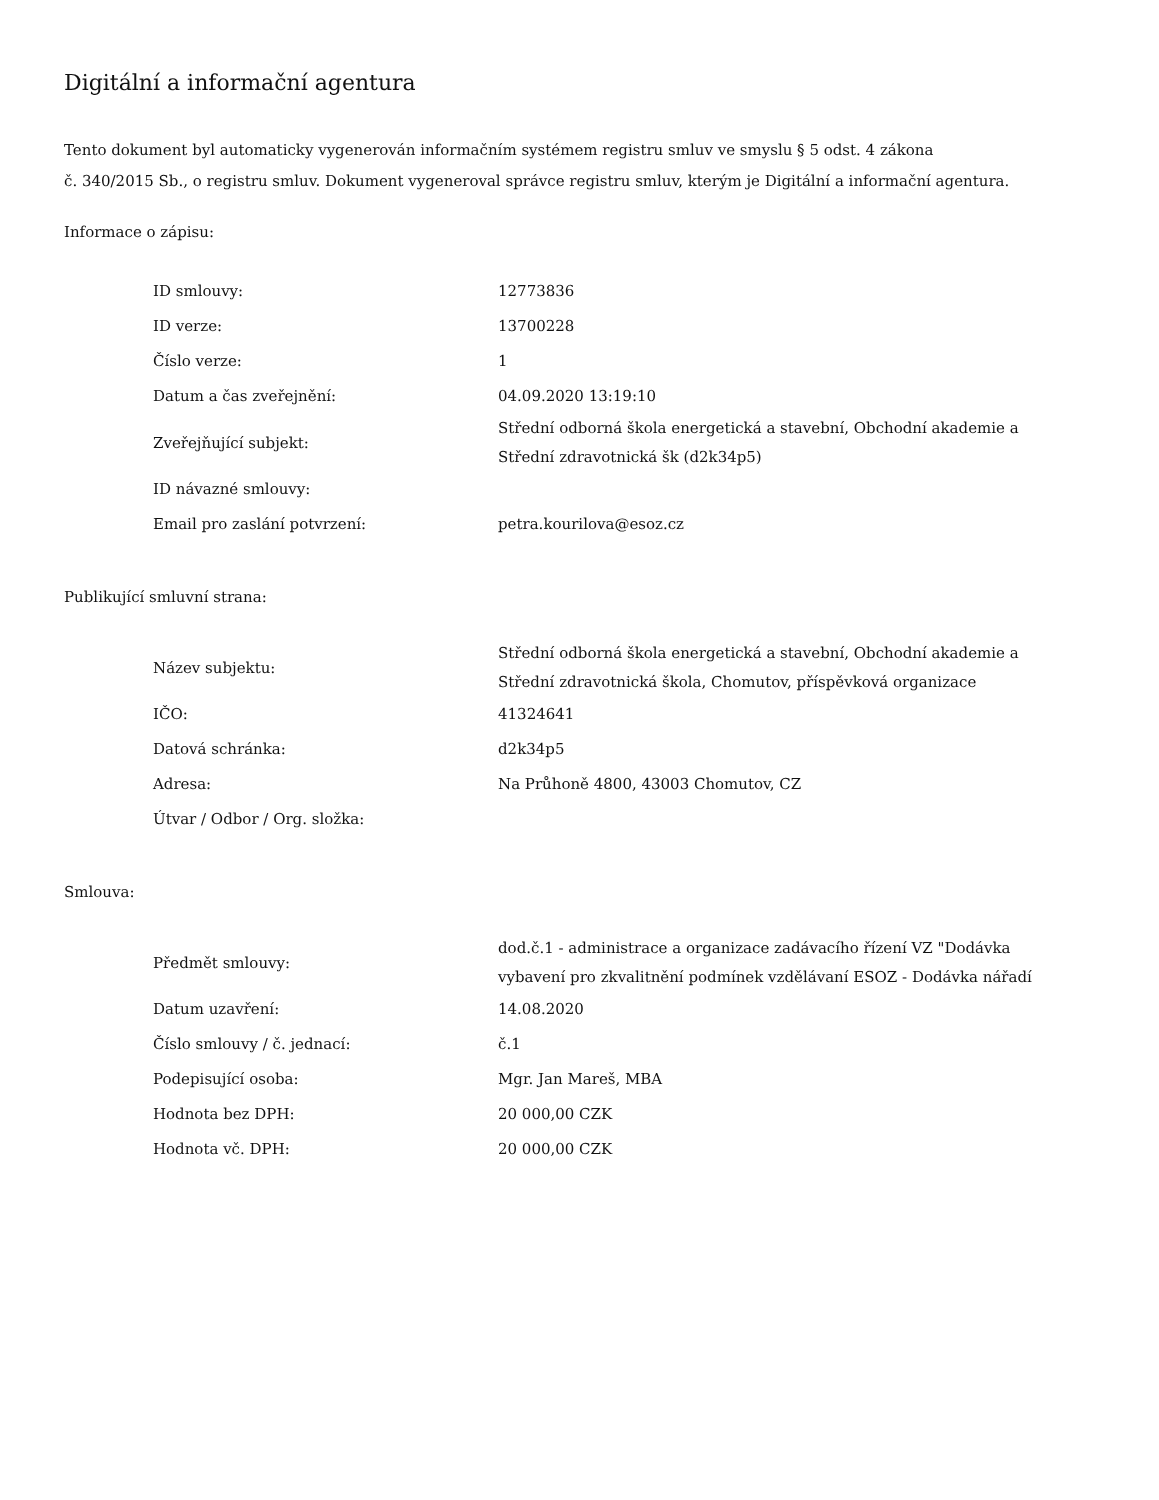Digitální a informační agentura
Tento dokument byl automaticky vygenerován informačním systémem registru smluv ve smyslu § 5 odst. 4 zákona
č. 340/2015 Sb., o registru smluv. Dokument vygeneroval správce registru smluv, kterým je Digitální a informační agentura.
Informace o zápisu:
| ID smlouvy: | 12773836 |
| ID verze: | 13700228 |
| Číslo verze: | 1 |
| Datum a čas zveřejnění: | 04.09.2020 13:19:10 |
| Zveřejňující subjekt: | Střední odborná škola energetická a stavební, Obchodní akademie a Střední zdravotnická šk (d2k34p5) |
| ID návazné smlouvy: | |
| Email pro zaslání potvrzení: | petra.kourilova@esoz.cz |
Publikující smluvní strana:
| Název subjektu: | Střední odborná škola energetická a stavební, Obchodní akademie a Střední zdravotnická škola, Chomutov, příspěvková organizace |
| IČO: | 41324641 |
| Datová schránka: | d2k34p5 |
| Adresa: | Na Průhoně 4800, 43003 Chomutov, CZ |
| Útvar / Odbor / Org. složka: | |
Smlouva:
| Předmět smlouvy: | dod.č.1 - administrace a organizace zadávacího řízení VZ "Dodávka vybavení pro zkvalitnění podmínek vzdělávaní ESOZ - Dodávka nářadí |
| Datum uzavření: | 14.08.2020 |
| Číslo smlouvy / č. jednací: | č.1 |
| Podepisující osoba: | Mgr. Jan Mareš, MBA |
| Hodnota bez DPH: | 20 000,00 CZK |
| Hodnota vč. DPH: | 20 000,00 CZK |